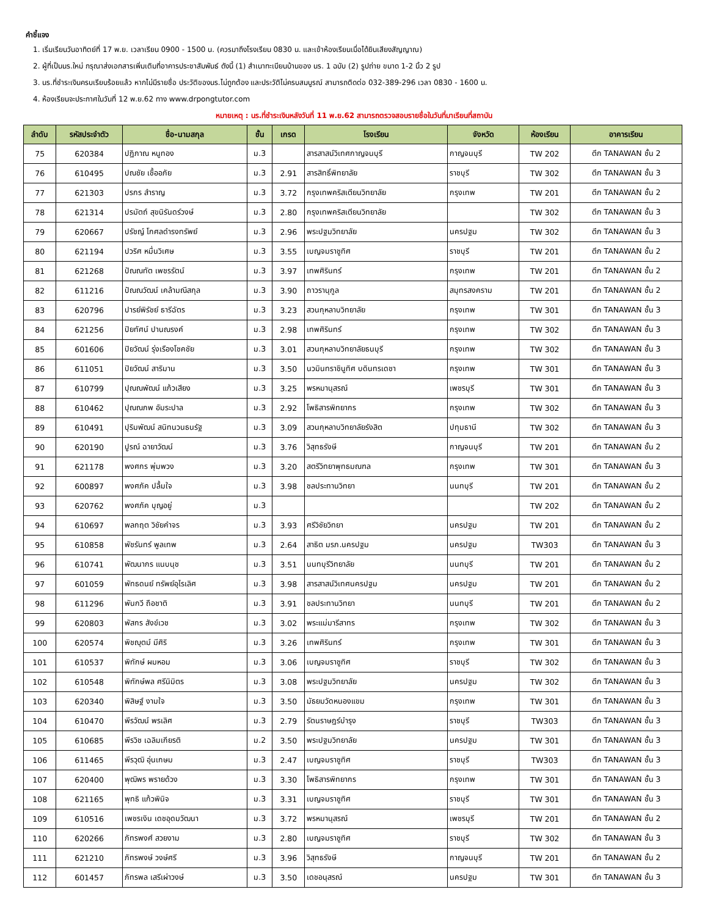คำชี้แจง
1. เริ่มเรียนวันอาทิตย์ที่ 17 พ.ย. เวลาเรียน 0900 - 1500 น. (ควรมาถึงโรงเรียน 0830 น. และเข้าห้องเรียนเมื่อได้ยินเสียงสัญญาณ)
2. ผู้ที่เป็นนร.ใหม่ กรุณาส่งเอกสารเพิ่มเติมที่อาคารประชาสัมพันธ์ ดังนี้ (1) สำเนาทะเบียนบ้านของ นร. 1 ฉบับ (2) รูปถ่าย ขนาด 1-2 นิ้ว 2 รูป
3. นร.ที่ชำระเงินครบเรียบร้อยแล้ว หากไม่มีรายชื่อ ประวัติของนร.ไม่ถูกต้อง และประวัติไม่ครบสมบูรณ์ สามารถติดต่อ 032-389-296 เวลา 0830 - 1600 น.
4. ห้องเรียนจะประกาศในวันที่ 12 พ.ย.62 ทาง www.drpongtutor.com
หมายเหตุ : นร.ที่ชำระเงินหลังวันที่ 11 พ.ย.62 สามารถตรวจสอบรายชื่อในวันที่มาเรียนที่สถาบัน
| ลำดับ | รหัสประจำตัว | ชื่อ-นามสกุล | ชั้น | เกรด | โรงเรียน | จังหวัด | ห้องเรียน | อาคารเรียน |
| --- | --- | --- | --- | --- | --- | --- | --- | --- |
| 75 | 620384 | ปฏิภาณ หนูทอง | ม.3 | | สารสาสน์วิเทศกาญจนบุรี | กาญจนบุรี | TW 202 | ตึก TANAWAN ชั้น 2 |
| 76 | 610495 | ปณชัย เชื้ออภัย | ม.3 | 2.91 | สารสิทธิ์พิทยาลัย | ราชบุรี | TW 302 | ตึก TANAWAN ชั้น 3 |
| 77 | 621303 | ปรกร สำราญ | ม.3 | 3.72 | กรุงเทพคริสเตียนวิทยาลัย | กรุงเทพ | TW 201 | ตึก TANAWAN ชั้น 2 |
| 78 | 621314 | ปรมัตถ์ สุขนิรันดร์วงษ์ | ม.3 | 2.80 | กรุงเทพคริสเตียนวิทยาลัย | | TW 302 | ตึก TANAWAN ชั้น 3 |
| 79 | 620667 | ปรัชญ์ โกศลดำรงทรัพย์ | ม.3 | 2.96 | พระปฐมวิทยาลัย | นครปฐม | TW 302 | ตึก TANAWAN ชั้น 3 |
| 80 | 621194 | ปวริศ หมื่นวิเศษ | ม.3 | 3.55 | เบญจมราชูทิศ | ราชบุรี | TW 201 | ตึก TANAWAN ชั้น 2 |
| 81 | 621268 | ปัณณทัต เพชรรัตน์ | ม.3 | 3.97 | เทพศิรินทร์ | กรุงเทพ | TW 201 | ตึก TANAWAN ชั้น 2 |
| 82 | 611216 | ปัณณวัฒน์ เคล้ามณีสกุล | ม.3 | 3.90 | ถาวรานุกูล | สมุทรสงคราม | TW 201 | ตึก TANAWAN ชั้น 2 |
| 83 | 620796 | ปารย์พิรัชย์ ธารีฉัตร | ม.3 | 3.23 | สวนกุหลาบวิทยาลัย | กรุงเทพ | TW 301 | ตึก TANAWAN ชั้น 3 |
| 84 | 621256 | ปิยทัศน์ ปานณรงค์ | ม.3 | 2.98 | เทพศิรินทร์ | กรุงเทพ | TW 302 | ตึก TANAWAN ชั้น 3 |
| 85 | 601606 | ปิยวัฒน์ รุ่งเรืองโชคชัย | ม.3 | 3.01 | สวนกุหลาบวิทยาลัยธนบุรี | กรุงเทพ | TW 302 | ตึก TANAWAN ชั้น 3 |
| 86 | 611051 | ปิยวัฒน์ สาริมาน | ม.3 | 3.50 | นวมินทราชินูทิศ บดินทรเดชา | กรุงเทพ | TW 301 | ตึก TANAWAN ชั้น 3 |
| 87 | 610799 | ปุณณพัฒน์ แก้วเสียง | ม.3 | 3.25 | พรหมานุสรณ์ | เพชรบุรี | TW 301 | ตึก TANAWAN ชั้น 3 |
| 88 | 610462 | ปุณณภพ อัมระปาล | ม.3 | 2.92 | โพธิสารพิทยากร | กรุงเทพ | TW 302 | ตึก TANAWAN ชั้น 3 |
| 89 | 610491 | ปุริมพัฒน์ สนิทนวนธนรัฐ | ม.3 | 3.09 | สวนกุหลาบวิทยาลัยรังสิต | ปทุมธานี | TW 302 | ตึก TANAWAN ชั้น 3 |
| 90 | 620190 | ปูรณ์ ฉายาวัฒน์ | ม.3 | 3.76 | วิสุทธรังษี | กาญจนบุรี | TW 201 | ตึก TANAWAN ชั้น 2 |
| 91 | 621178 | พงศกร พุ่มพวง | ม.3 | 3.20 | สตรีวิทยาพุทธมณฑล | กรุงเทพ | TW 301 | ตึก TANAWAN ชั้น 3 |
| 92 | 600897 | พงศภัค ปลื้มใจ | ม.3 | 3.98 | ชลประทานวิทยา | นนทบุรี | TW 201 | ตึก TANAWAN ชั้น 2 |
| 93 | 620762 | พงศภัค บุญอยู่ | ม.3 | | | | TW 202 | ตึก TANAWAN ชั้น 2 |
| 94 | 610697 | พลกฤต วิชัยคำจร | ม.3 | 3.93 | ศรีวิชัยวิทยา | นครปฐม | TW 201 | ตึก TANAWAN ชั้น 2 |
| 95 | 610858 | พัชรันทร์ พูลเทพ | ม.3 | 2.64 | สาธิต มรภ.นครปฐม | นครปฐม | TW303 | ตึก TANAWAN ชั้น 3 |
| 96 | 610741 | พัฒนากร แนบนุช | ม.3 | 3.51 | นนทบุรีวิทยาลัย | นนทบุรี | TW 201 | ตึก TANAWAN ชั้น 2 |
| 97 | 601059 | พัทธดนย์ ทรัพย์อุไรเลิศ | ม.3 | 3.98 | สารสาสน์วิเทศนครปฐม | นครปฐม | TW 201 | ตึก TANAWAN ชั้น 2 |
| 98 | 611296 | พันกวี ถือชาติ | ม.3 | 3.91 | ชลประทานวิทยา | นนทบุรี | TW 201 | ตึก TANAWAN ชั้น 2 |
| 99 | 620803 | พัสกร สังข์เวช | ม.3 | 3.02 | พระแม่มารีสาทร | กรุงเทพ | TW 302 | ตึก TANAWAN ชั้น 3 |
| 100 | 620574 | พิชญุตม์ มีศิริ | ม.3 | 3.26 | เทพศิรินทร์ | กรุงเทพ | TW 301 | ตึก TANAWAN ชั้น 3 |
| 101 | 610537 | พิทักษ์ ผมหอม | ม.3 | 3.06 | เบญจมราชูทิศ | ราชบุรี | TW 302 | ตึก TANAWAN ชั้น 3 |
| 102 | 610548 | พิทักษ์พล ศรีนิมิตร | ม.3 | 3.08 | พระปฐมวิทยาลัย | นครปฐม | TW 302 | ตึก TANAWAN ชั้น 3 |
| 103 | 620340 | พิสิษฐ์ งามใจ | ม.3 | 3.50 | มัธยมวัดหนองแขม | กรุงเทพ | TW 301 | ตึก TANAWAN ชั้น 3 |
| 104 | 610470 | พีรวัฒน์ พรเลิศ | ม.3 | 2.79 | รัตนราษฎร์บำรุง | ราชบุรี | TW303 | ตึก TANAWAN ชั้น 3 |
| 105 | 610685 | พีรวิช เฉลิมเกียรติ | ม.2 | 3.50 | พระปฐมวิทยาลัย | นครปฐม | TW 301 | ตึก TANAWAN ชั้น 3 |
| 106 | 611465 | พีรวุฒิ อุ่นเกษม | ม.3 | 2.47 | เบญจมราชูทิศ | ราชบุรี | TW303 | ตึก TANAWAN ชั้น 3 |
| 107 | 620400 | พุฒิพร พรายด้วง | ม.3 | 3.30 | โพธิสารพิทยากร | กรุงเทพ | TW 301 | ตึก TANAWAN ชั้น 3 |
| 108 | 621165 | พุทธิ แก้วพินิจ | ม.3 | 3.31 | เบญจมราชูทิศ | ราชบุรี | TW 301 | ตึก TANAWAN ชั้น 3 |
| 109 | 610516 | เพชรเงิน เดชอุดมวัฒนา | ม.3 | 3.72 | พรหมานุสรณ์ | เพชรบุรี | TW 201 | ตึก TANAWAN ชั้น 2 |
| 110 | 620266 | ภัทรพงศ์ สวยงาม | ม.3 | 2.80 | เบญจมราชูทิศ | ราชบุรี | TW 302 | ตึก TANAWAN ชั้น 3 |
| 111 | 621210 | ภัทรพงษ์ วงษ์ศรี | ม.3 | 3.96 | วิสุทธรังษี | กาญจนบุรี | TW 201 | ตึก TANAWAN ชั้น 2 |
| 112 | 601457 | ภัทรพล เสรีเผ่าวงษ์ | ม.3 | 3.50 | เดชอนุสรณ์ | นครปฐม | TW 301 | ตึก TANAWAN ชั้น 3 |